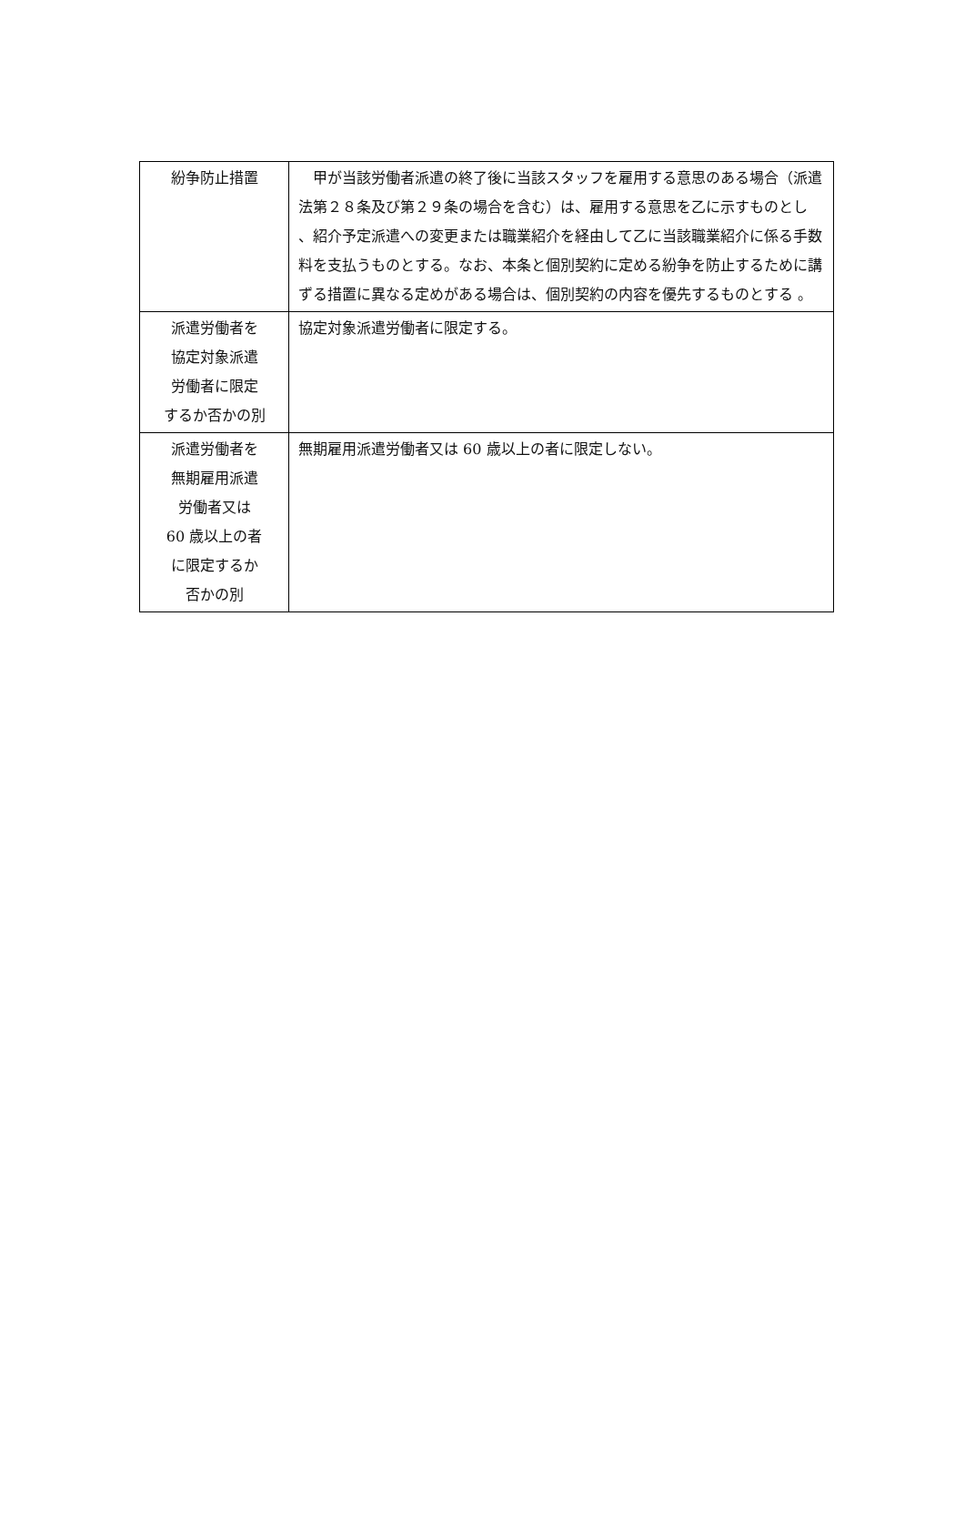| 紛争防止措置 | 甲が当該労働者派遣の終了後に当該スタッフを雇用する意思のある場合（派遣法第２８条及び第２９条の場合を含む）は、雇用する意思を乙に示すものとし 、紹介予定派遣への変更または職業紹介を経由して乙に当該職業紹介に係る手数料を支払うものとする。なお、本条と個別契約に定める紛争を防止するために講ずる措置に異なる定めがある場合は、個別契約の内容を優先するものとする 。 |
| 派遣労働者を 協定対象派遣 労働者に限定 するか否かの別 | 協定対象派遣労働者に限定する。 |
| 派遣労働者を 無期雇用派遣 労働者又は 60 歳以上の者 に限定するか 否かの別 | 無期雇用派遣労働者又は 60 歳以上の者に限定しない。 |